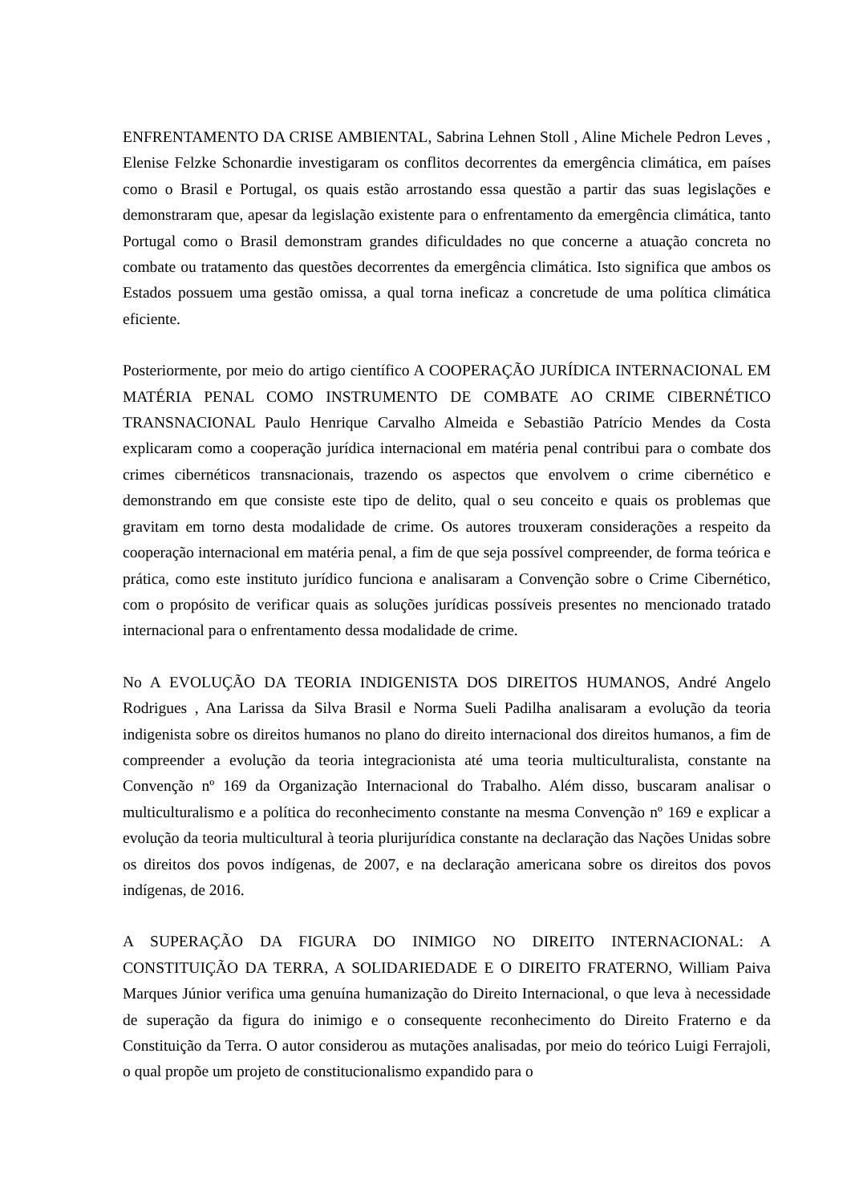ENFRENTAMENTO DA CRISE AMBIENTAL, Sabrina Lehnen Stoll , Aline Michele Pedron Leves , Elenise Felzke Schonardie investigaram os conflitos decorrentes da emergência climática, em países como o Brasil e Portugal, os quais estão arrostando essa questão a partir das suas legislações e demonstraram que, apesar da legislação existente para o enfrentamento da emergência climática, tanto Portugal como o Brasil demonstram grandes dificuldades no que concerne a atuação concreta no combate ou tratamento das questões decorrentes da emergência climática. Isto significa que ambos os Estados possuem uma gestão omissa, a qual torna ineficaz a concretude de uma política climática eficiente.
Posteriormente, por meio do artigo científico A COOPERAÇÃO JURÍDICA INTERNACIONAL EM MATÉRIA PENAL COMO INSTRUMENTO DE COMBATE AO CRIME CIBERNÉTICO TRANSNACIONAL Paulo Henrique Carvalho Almeida e Sebastião Patrício Mendes da Costa explicaram como a cooperação jurídica internacional em matéria penal contribui para o combate dos crimes cibernéticos transnacionais, trazendo os aspectos que envolvem o crime cibernético e demonstrando em que consiste este tipo de delito, qual o seu conceito e quais os problemas que gravitam em torno desta modalidade de crime. Os autores trouxeram considerações a respeito da cooperação internacional em matéria penal, a fim de que seja possível compreender, de forma teórica e prática, como este instituto jurídico funciona e analisaram a Convenção sobre o Crime Cibernético, com o propósito de verificar quais as soluções jurídicas possíveis presentes no mencionado tratado internacional para o enfrentamento dessa modalidade de crime.
No A EVOLUÇÃO DA TEORIA INDIGENISTA DOS DIREITOS HUMANOS, André Angelo Rodrigues , Ana Larissa da Silva Brasil e Norma Sueli Padilha analisaram a evolução da teoria indigenista sobre os direitos humanos no plano do direito internacional dos direitos humanos, a fim de compreender a evolução da teoria integracionista até uma teoria multiculturalista, constante na Convenção nº 169 da Organização Internacional do Trabalho. Além disso, buscaram analisar o multiculturalismo e a política do reconhecimento constante na mesma Convenção nº 169 e explicar a evolução da teoria multicultural à teoria plurijurídica constante na declaração das Nações Unidas sobre os direitos dos povos indígenas, de 2007, e na declaração americana sobre os direitos dos povos indígenas, de 2016.
A SUPERAÇÃO DA FIGURA DO INIMIGO NO DIREITO INTERNACIONAL: A CONSTITUIÇÃO DA TERRA, A SOLIDARIEDADE E O DIREITO FRATERNO, William Paiva Marques Júnior verifica uma genuína humanização do Direito Internacional, o que leva à necessidade de superação da figura do inimigo e o consequente reconhecimento do Direito Fraterno e da Constituição da Terra. O autor considerou as mutações analisadas, por meio do teórico Luigi Ferrajoli, o qual propõe um projeto de constitucionalismo expandido para o